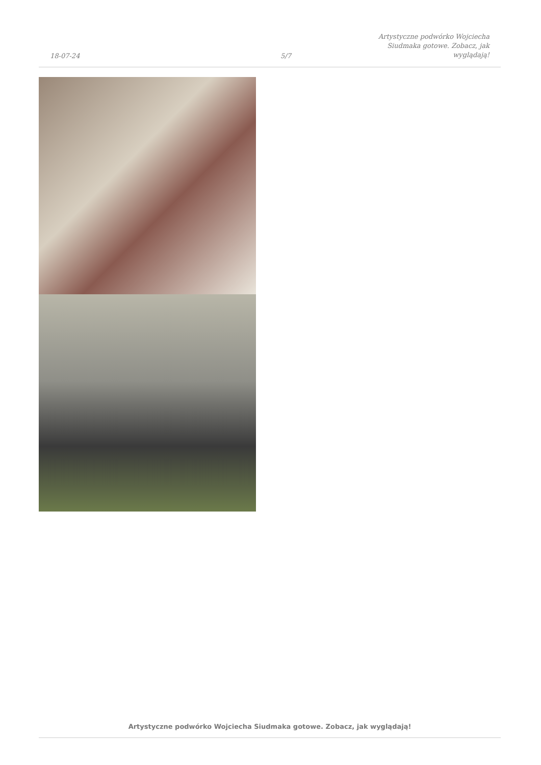18-07-24
5/7
Artystyczne podwórko Wojciecha Siudmaka gotowe. Zobacz, jak wyglądają!
Artystyczne podwórko Wojciecha Siudmaka gotowe. Zobacz, jak wyglądają!